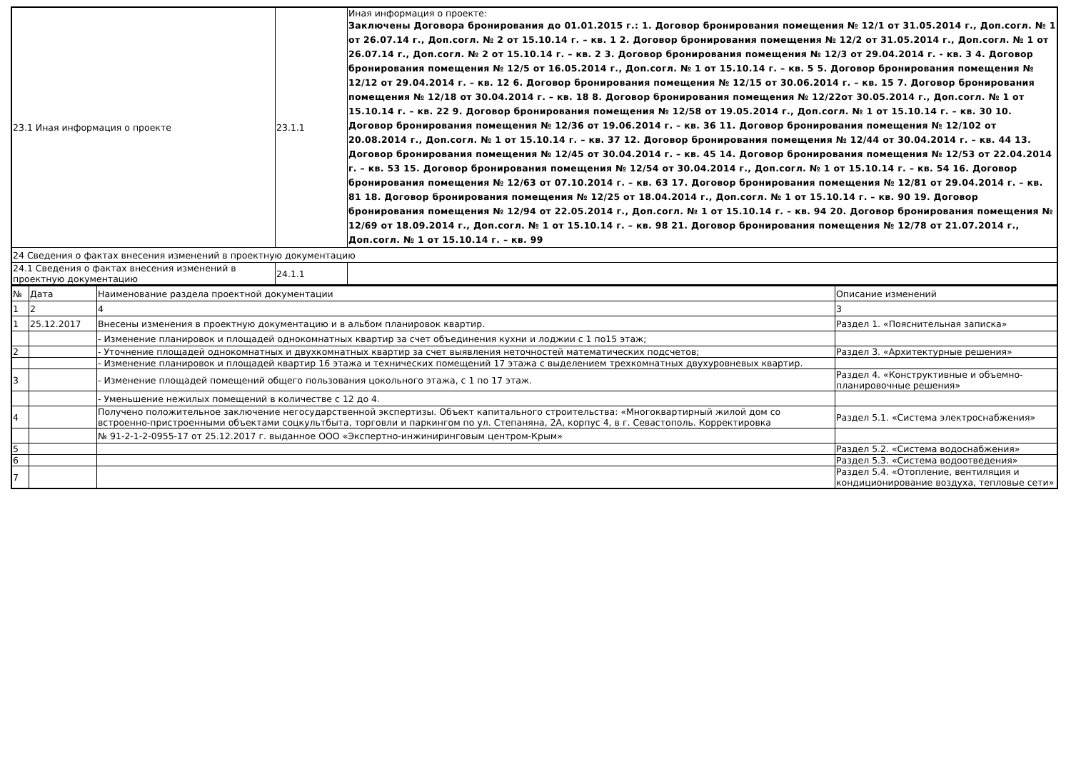| 23.1 Иная информация о проекте | 23.1.1 | Иная информация о проекте: Заключены Договора бронирования до 01.01.2015 г.: 1. Договор бронирования помещения № 12/1 от 31.05.2014 г., Доп.согл. № 1 от 26.07.14 г., Доп.согл. № 2 от 15.10.14 г. – кв. 1 2. Договор бронирования помещения № 12/2 от 31.05.2014 г., Доп.согл. № 1 от 26.07.14 г., Доп.согл. № 2 от 15.10.14 г. – кв. 2 3. Договор бронирования помещения № 12/3 от 29.04.2014 г. - кв. 3 4. Договор бронирования помещения № 12/5 от 16.05.2014 г., Доп.согл. № 1 от 15.10.14 г. – кв. 5 5. Договор бронирования помещения № 12/12 от 29.04.2014 г. – кв. 12 6. Договор бронирования помещения № 12/15 от 30.06.2014 г. – кв. 15 7. Договор бронирования помещения № 12/18 от 30.04.2014 г. – кв. 18 8. Договор бронирования помещения № 12/22от 30.05.2014 г., Доп.согл. № 1 от 15.10.14 г. – кв. 22 9. Договор бронирования помещения № 12/58 от 19.05.2014 г., Доп.согл. № 1 от 15.10.14 г. – кв. 30 10. Договор бронирования помещения № 12/36 от 19.06.2014 г. – кв. 36 11. Договор бронирования помещения № 12/102 от 20.08.2014 г., Доп.согл. № 1 от 15.10.14 г. – кв. 37 12. Договор бронирования помещения № 12/44 от 30.04.2014 г. – кв. 44 13. Договор бронирования помещения № 12/45 от 30.04.2014 г. – кв. 45 14. Договор бронирования помещения № 12/53 от 22.04.2014 г. – кв. 53 15. Договор бронирования помещения № 12/54 от 30.04.2014 г., Доп.согл. № 1 от 15.10.14 г. – кв. 54 16. Договор бронирования помещения № 12/63 от 07.10.2014 г. – кв. 63 17. Договор бронирования помещения № 12/81 от 29.04.2014 г. – кв. 81 18. Договор бронирования помещения № 12/25 от 18.04.2014 г., Доп.согл. № 1 от 15.10.14 г. – кв. 90 19. Договор бронирования помещения № 12/94 от 22.05.2014 г., Доп.согл. № 1 от 15.10.14 г. – кв. 94 20. Договор бронирования помещения № 12/69 от 18.09.2014 г., Доп.согл. № 1 от 15.10.14 г. – кв. 98 21. Договор бронирования помещения № 12/78 от 21.07.2014 г., Доп.согл. № 1 от 15.10.14 г. – кв. 99 |
| 24 Сведения о фактах внесения изменений в проектную документацию | | |
| 24.1 Сведения о фактах внесения изменений в проектную документацию | 24.1.1 | |
| № | Дата | Наименование раздела проектной документации | Описание изменений |
| --- | --- | --- | --- |
| 1 | 2 | 4 | 3 |
| 1 | 25.12.2017 | Внесены изменения в проектную документацию и в альбом планировок квартир. | Раздел 1. «Пояснительная записка» |
| | | - Изменение планировок и площадей однокомнатных квартир за счет объединения кухни и лоджии с 1 по15 этаж; | |
| 2 | | - Уточнение площадей однокомнатных и двухкомнатных квартир за счет выявления неточностей математических подсчетов; | Раздел 3. «Архитектурные решения» |
| | | - Изменение планировок и площадей квартир 16 этажа и технических помещений 17 этажа с выделением трехкомнатных двухуровневых квартир. | |
| 3 | | - Изменение площадей помещений общего пользования цокольного этажа, с 1 по 17 этаж. | Раздел 4. «Конструктивные и объемно-планировочные решения» |
| | | - Уменьшение нежилых помещений в количестве с 12 до 4. | |
| 4 | | Получено положительное заключение негосударственной экспертизы. Объект капитального строительства: «Многоквартирный жилой дом со встроенно-пристроенными объектами соцкультбыта, торговли и паркингом по ул. Степаняна, 2А, корпус 4, в г. Севастополь. Корректировка | Раздел 5.1. «Система электроснабжения» |
| | | № 91-2-1-2-0955-17 от 25.12.2017 г. выданное ООО «Экспертно-инжиниринговым центром-Крым» | |
| 5 | | | Раздел 5.2. «Система водоснабжения» |
| 6 | | | Раздел 5.3. «Система водоотведения» |
| 7 | | | Раздел 5.4. «Отопление, вентиляция и кондиционирование воздуха, тепловые сети» |